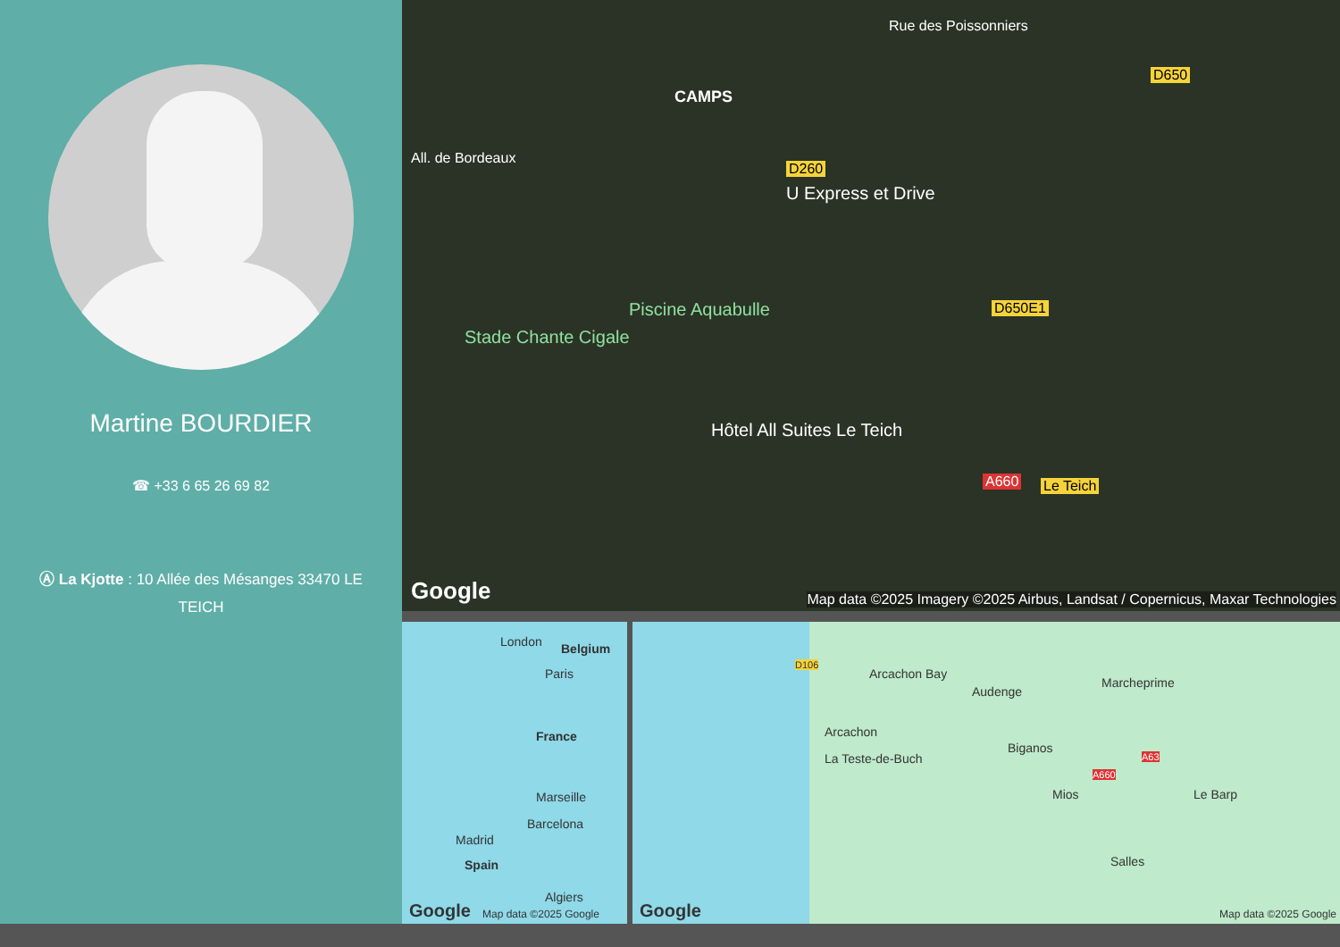Martine BOURDIER
☎ +33 6 65 26 69 82
Ⓐ La Kjotte : 10 Allée des Mésanges 33470 LE TEICH
CAMPS
All. de Bordeaux
Rue des Poissonniers
U Express et Drive
Piscine Aquabulle
Stade Chante Cigale
Hôtel All Suites Le Teich
D260
D650
D650E1
A660 Le Teich
Google Map data ©2025 Imagery ©2025 Airbus, Landsat / Copernicus, Maxar Technologies
London Belgium
Paris
France
Marseille
Barcelona
Madrid
Spain
Algiers
Google Map data ©2025 Google
D106
Arcachon Bay
Audenge
Marcheprime
Arcachon
La Teste-de-Buch
Biganos
A660
A63
Mios Le Barp
Salles
Google Map data ©2025 Google